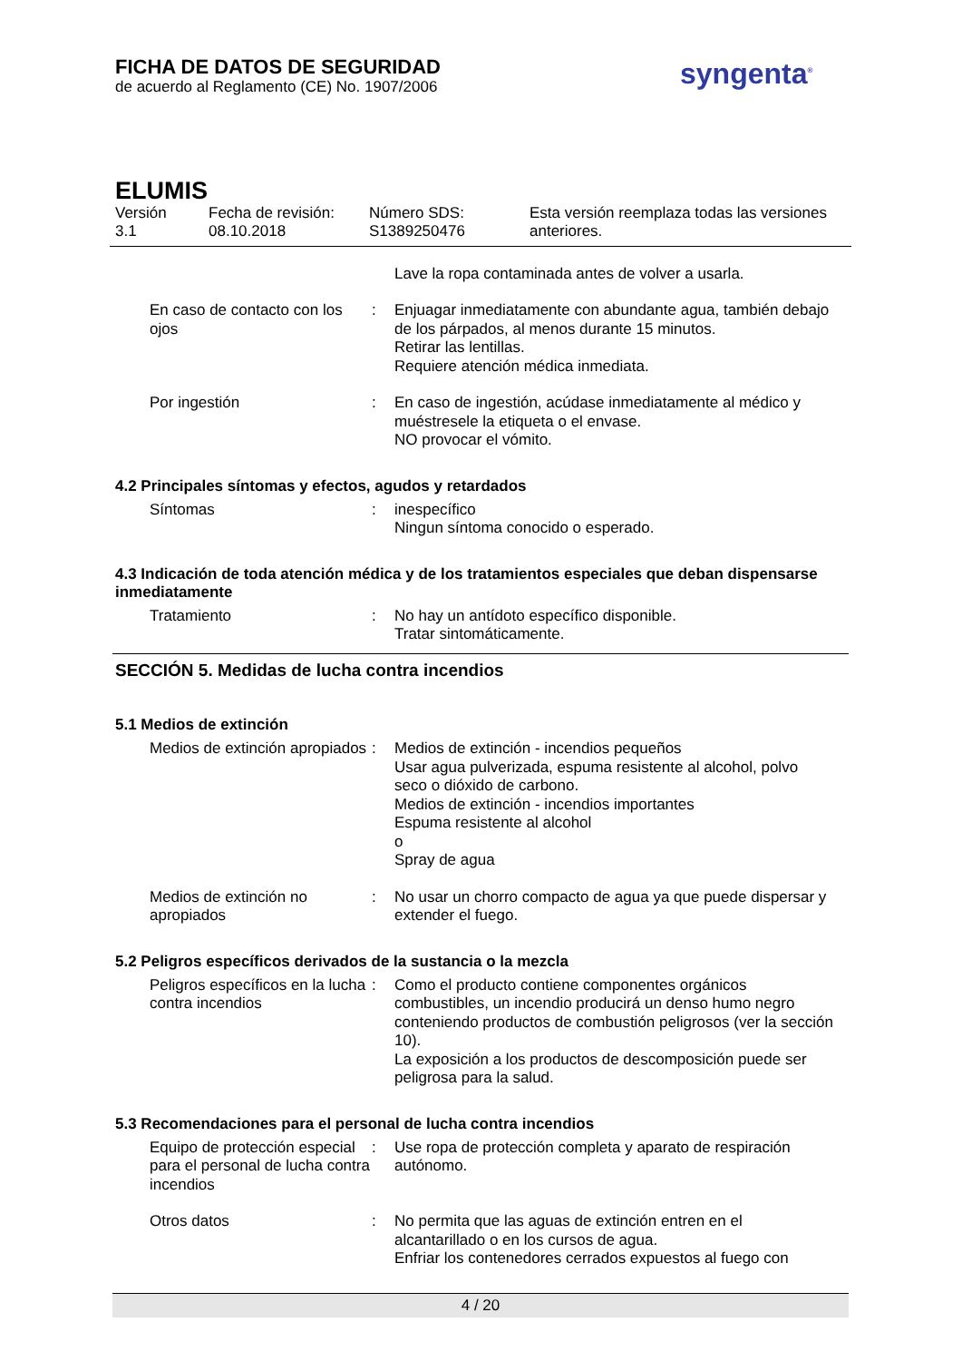FICHA DE DATOS DE SEGURIDAD
de acuerdo al Reglamento (CE) No. 1907/2006
syngenta<sup>®</sup>
ELUMIS
Versión
3.1
Fecha de revisión:
08.10.2018
Número SDS:
S1389250476
Esta versión reemplaza todas las versiones
anteriores.
Lave la ropa contaminada antes de volver a usarla.
En caso de contacto con los ojos
: Enjuagar inmediatamente con abundante agua, también debajo de los párpados, al menos durante 15 minutos.
Retirar las lentillas.
Requiere atención médica inmediata.
Por ingestión : En caso de ingestión, acúdase inmediatamente al médico y muéstresele la etiqueta o el envase.
NO provocar el vómito.
4.2 Principales síntomas y efectos, agudos y retardados
Síntomas : inespecífico
Ningun síntoma conocido o esperado.
4.3 Indicación de toda atención médica y de los tratamientos especiales que deban dispensarse inmediatamente
Tratamiento : No hay un antídoto específico disponible.
Tratar sintomáticamente.
SECCIÓN 5. Medidas de lucha contra incendios
5.1 Medios de extinción
Medios de extinción apropiados
: Medios de extinción - incendios pequeños
Usar agua pulverizada, espuma resistente al alcohol, polvo seco o dióxido de carbono.
Medios de extinción - incendios importantes
Espuma resistente al alcohol
o
Spray de agua
Medios de extinción no apropiados
: No usar un chorro compacto de agua ya que puede dispersar y extender el fuego.
5.2 Peligros específicos derivados de la sustancia o la mezcla
Peligros específicos en la lucha contra incendios
: Como el producto contiene componentes orgánicos combustibles, un incendio producirá un denso humo negro conteniendo productos de combustión peligrosos (ver la sección 10).
La exposición a los productos de descomposición puede ser peligrosa para la salud.
5.3 Recomendaciones para el personal de lucha contra incendios
Equipo de protección especial para el personal de lucha contra incendios
: Use ropa de protección completa y aparato de respiración autónomo.
Otros datos : No permita que las aguas de extinción entren en el alcantarillado o en los cursos de agua.
Enfriar los contenedores cerrados expuestos al fuego con
4 / 20